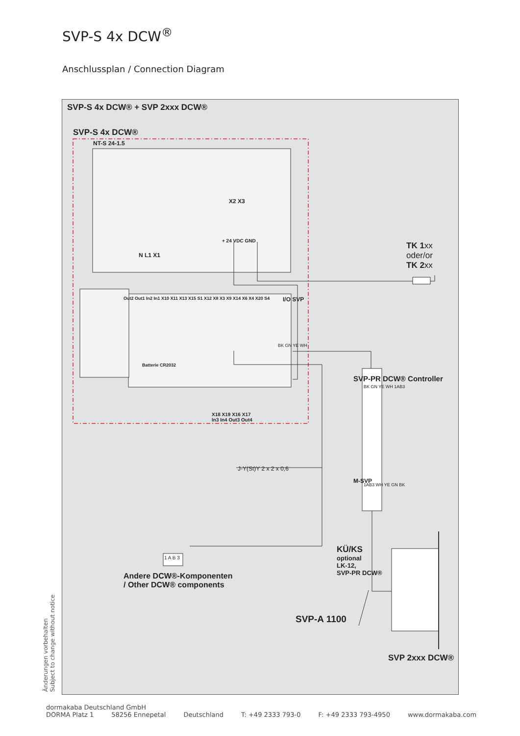SVP-S 4x DCW<sup>®</sup>
Anschlussplan / Connection Diagram
SVP-S 4x DCW® + SVP 2xxx DCW®
SVP-S 4x DCW®
NT-S 24-1.5
X2 X3
+ 24 VDC GND
N L1 X1
TK 1xx
oder/or
TK 2xx
I/O SVP
Out2 Out1 In2 In1 X10 X11 X13 X15 S1 X12 X8 X3 X9 X14 X6 X4 X20 S4
Batterie CR2032
BK GN YE WH
X18 X19 X16 X17
In3 In4 Out3 Out4
J-Y(St)Y 2 x 2 x 0,6
SVP-PR DCW® Controller
M-SVP
BK GN YE WH 1AB3
1AB3 WH YE GN BK
1 A B 3
Andere DCW®-Komponenten
/ Other DCW® components
KÜ/KS
optional
LK-12,
SVP-PR DCW®
SVP-A 1100
SVP 2xxx DCW®
Änderungen vorbehalten
Subject to change without notice
dormakaba Deutschland GmbH
DORMA Platz 1 58256 Ennepetal Deutschland T: +49 2333 793-0 F: +49 2333 793-4950 www.dormakaba.com